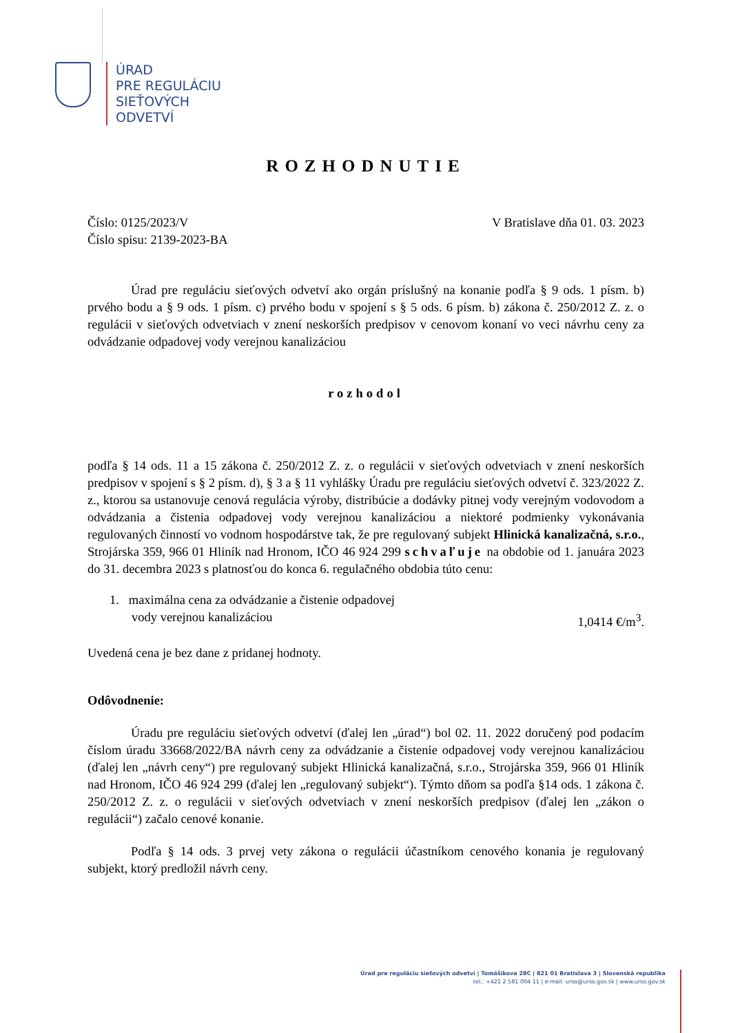ÚRAD
PRE REGULÁCIU
SIEŤOVÝCH
ODVETVÍ
ROZHODNUTIE
Číslo: 0125/2023/V V Bratislave dňa 01. 03. 2023
Číslo spisu: 2139-2023-BA
Úrad pre reguláciu sieťových odvetví ako orgán príslušný na konanie podľa § 9 ods. 1 písm. b) prvého bodu a § 9 ods. 1 písm. c) prvého bodu v spojení s § 5 ods. 6 písm. b) zákona č. 250/2012 Z. z. o regulácii v sieťových odvetviach v znení neskorších predpisov v cenovom konaní vo veci návrhu ceny za odvádzanie odpadovej vody verejnou kanalizáciou
rozhodol
podľa § 14 ods. 11 a 15 zákona č. 250/2012 Z. z. o regulácii v sieťových odvetviach v znení neskorších predpisov v spojení s § 2 písm. d), § 3 a § 11 vyhlášky Úradu pre reguláciu sieťových odvetví č. 323/2022 Z. z., ktorou sa ustanovuje cenová regulácia výroby, distribúcie a dodávky pitnej vody verejným vodovodom a odvádzania a čistenia odpadovej vody verejnou kanalizáciou a niektoré podmienky vykonávania regulovaných činností vo vodnom hospodárstve tak, že pre regulovaný subjekt Hlinická kanalizačná, s.r.o., Strojárska 359, 966 01 Hliník nad Hronom, IČO 46 924 299 schvaľuje na obdobie od 1. januára 2023 do 31. decembra 2023 s platnosťou do konca 6. regulačného obdobia túto cenu:
1. maximálna cena za odvádzanie a čistenie odpadovej
vody verejnou kanalizáciou 1,0414 €/m<sup>3</sup>.
Uvedená cena je bez dane z pridanej hodnoty.
Odôvodnenie:
Úradu pre reguláciu sieťových odvetví (ďalej len „úrad“) bol 02. 11. 2022 doručený pod podacím číslom úradu 33668/2022/BA návrh ceny za odvádzanie a čistenie odpadovej vody verejnou kanalizáciou (ďalej len „návrh ceny“) pre regulovaný subjekt Hlinická kanalizačná, s.r.o., Strojárska 359, 966 01 Hliník nad Hronom, IČO 46 924 299 (ďalej len „regulovaný subjekt“). Týmto dňom sa podľa §14 ods. 1 zákona č. 250/2012 Z. z. o regulácii v sieťových odvetviach v znení neskorších predpisov (ďalej len „zákon o regulácii“) začalo cenové konanie.
Podľa § 14 ods. 3 prvej vety zákona o regulácii účastníkom cenového konania je regulovaný subjekt, ktorý predložil návrh ceny.
Úrad pre reguláciu sieťových odvetví | Tomášikova 28C | 821 01 Bratislava 3 | Slovenská republika
tel.: +421 2 581 004 11 | e-mail: urso@urso.gov.sk | www.urso.gov.sk